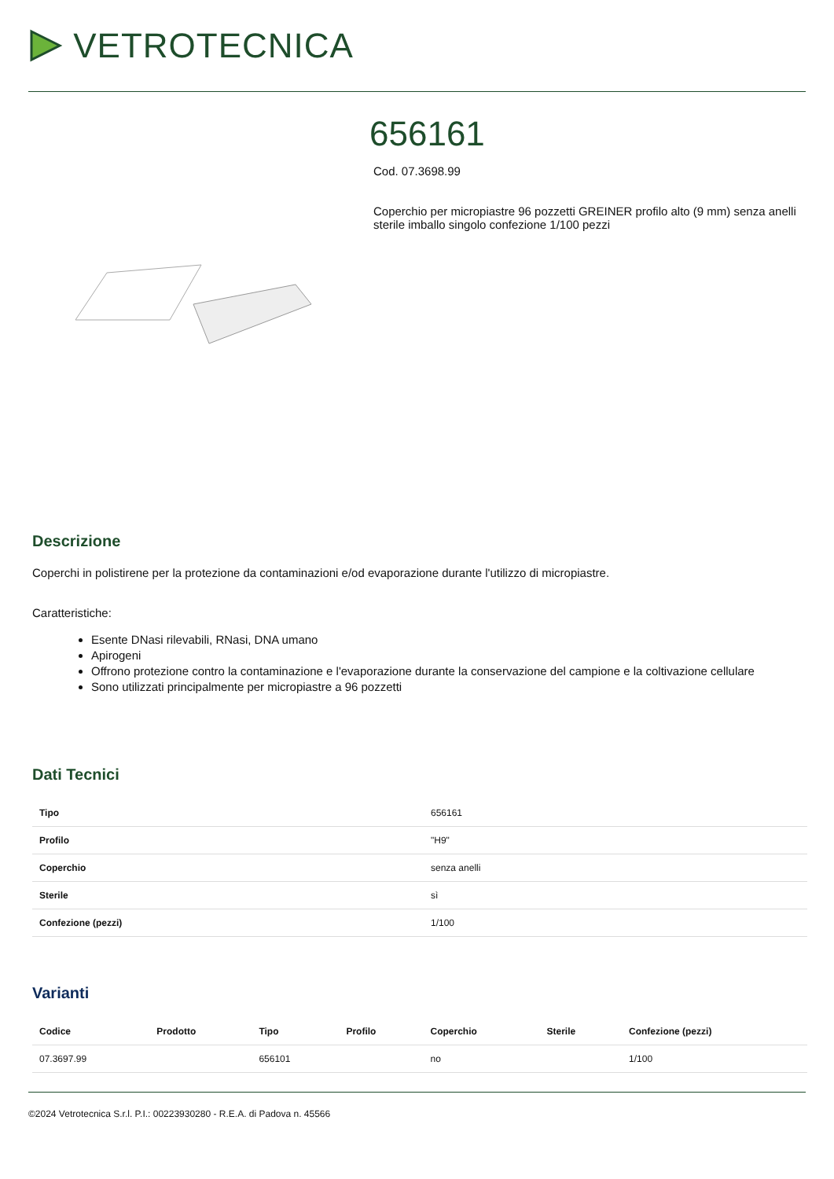VETROTECNICA
656161
Cod. 07.3698.99
Coperchio per micropiastre 96 pozzetti GREINER profilo alto (9 mm) senza anelli sterile imballo singolo confezione 1/100 pezzi
Descrizione
Coperchi in polistirene per la protezione da contaminazioni e/od evaporazione durante l'utilizzo di micropiastre.
Caratteristiche:
Esente DNasi rilevabili, RNasi, DNA umano
Apirogeni
Offrono protezione contro la contaminazione e l'evaporazione durante la conservazione del campione e la coltivazione cellulare
Sono utilizzati principalmente per micropiastre a 96 pozzetti
Dati Tecnici
| Tipo | 656161 |
| Profilo | "H9" |
| Coperchio | senza anelli |
| Sterile | sì |
| Confezione (pezzi) | 1/100 |
Varianti
| Codice | Prodotto | Tipo | Profilo | Coperchio | Sterile | Confezione (pezzi) |
| --- | --- | --- | --- | --- | --- | --- |
| 07.3697.99 | | 656101 | | no | | 1/100 |
©2024 Vetrotecnica S.r.l. P.I.: 00223930280 - R.E.A. di Padova n. 45566